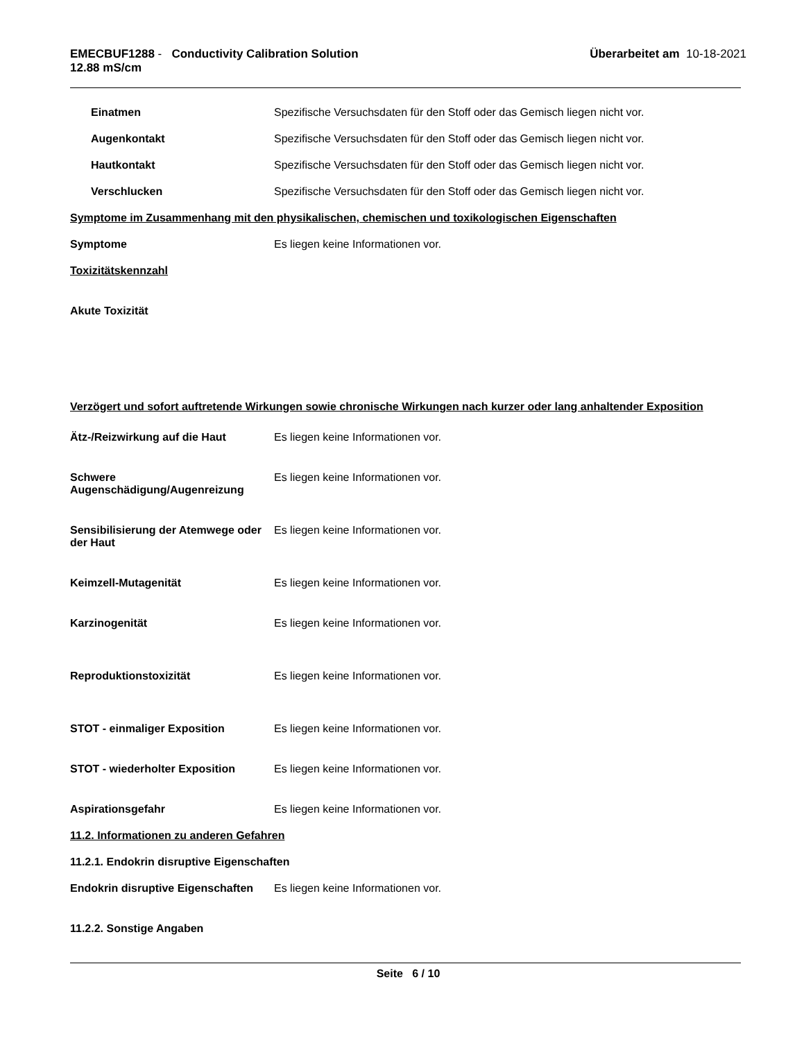EMECBUF1288 - Conductivity Calibration Solution
12.88 mS/cm
Überarbeitet am 10-18-2021
Einatmen Spezifische Versuchsdaten für den Stoff oder das Gemisch liegen nicht vor.
Augenkontakt Spezifische Versuchsdaten für den Stoff oder das Gemisch liegen nicht vor.
Hautkontakt Spezifische Versuchsdaten für den Stoff oder das Gemisch liegen nicht vor.
Verschlucken Spezifische Versuchsdaten für den Stoff oder das Gemisch liegen nicht vor.
Symptome im Zusammenhang mit den physikalischen, chemischen und toxikologischen Eigenschaften
Symptome Es liegen keine Informationen vor.
Toxizitätskennzahl
Akute Toxizität
Verzögert und sofort auftretende Wirkungen sowie chronische Wirkungen nach kurzer oder lang anhaltender Exposition
Ätz-/Reizwirkung auf die Haut Es liegen keine Informationen vor.
Schwere Augenschädigung/Augenreizung
Es liegen keine Informationen vor.
Sensibilisierung der Atemwege oder der Haut
Es liegen keine Informationen vor.
Keimzell-Mutagenität Es liegen keine Informationen vor.
Karzinogenität Es liegen keine Informationen vor.
Reproduktionstoxizität Es liegen keine Informationen vor.
STOT - einmaliger Exposition Es liegen keine Informationen vor.
STOT - wiederholter Exposition Es liegen keine Informationen vor.
Aspirationsgefahr Es liegen keine Informationen vor.
11.2. Informationen zu anderen Gefahren
11.2.1. Endokrin disruptive Eigenschaften
Endokrin disruptive Eigenschaften
Es liegen keine Informationen vor.
11.2.2. Sonstige Angaben
Seite 6 / 10